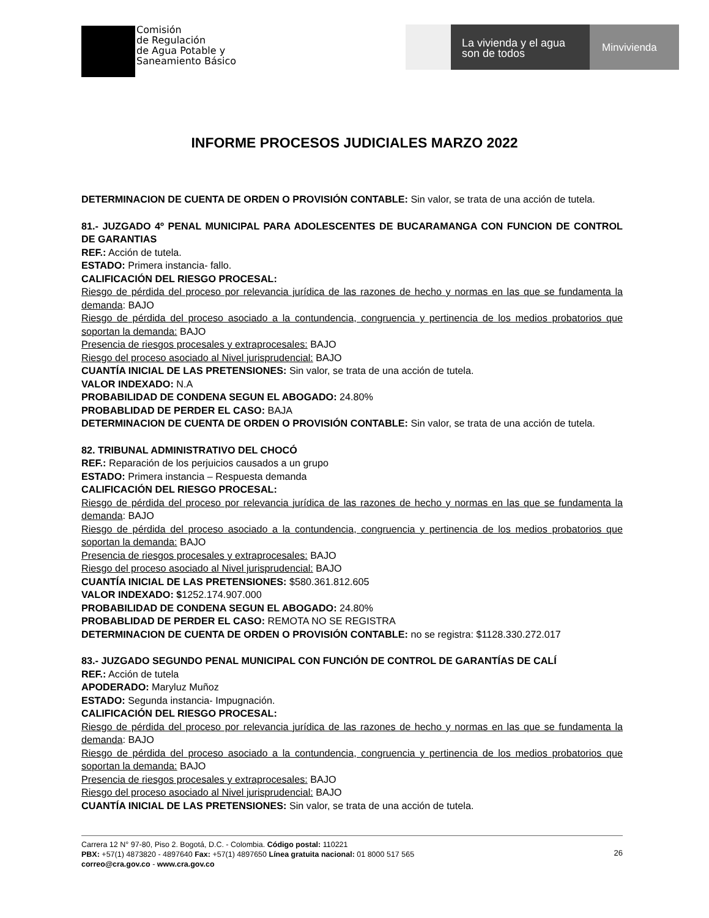Comisión
de Regulación
de Agua Potable y
Saneamiento Básico
La vivienda y el agua
son de todos
Minvivienda
INFORME PROCESOS JUDICIALES MARZO 2022
DETERMINACION DE CUENTA DE ORDEN O PROVISIÓN CONTABLE: Sin valor, se trata de una acción de tutela.
81.- JUZGADO 4º PENAL MUNICIPAL PARA ADOLESCENTES DE BUCARAMANGA CON FUNCION DE CONTROL DE GARANTIAS
REF.: Acción de tutela.
ESTADO: Primera instancia- fallo.
CALIFICACIÓN DEL RIESGO PROCESAL:
Riesgo de pérdida del proceso por relevancia jurídica de las razones de hecho y normas en las que se fundamenta la demanda: BAJO
Riesgo de pérdida del proceso asociado a la contundencia, congruencia y pertinencia de los medios probatorios que soportan la demanda: BAJO
Presencia de riesgos procesales y extraprocesales: BAJO
Riesgo del proceso asociado al Nivel jurisprudencial: BAJO
CUANTÍA INICIAL DE LAS PRETENSIONES: Sin valor, se trata de una acción de tutela.
VALOR INDEXADO: N.A
PROBABILIDAD DE CONDENA SEGUN EL ABOGADO: 24.80%
PROBABLIDAD DE PERDER EL CASO: BAJA
DETERMINACION DE CUENTA DE ORDEN O PROVISIÓN CONTABLE: Sin valor, se trata de una acción de tutela.
82. TRIBUNAL ADMINISTRATIVO DEL CHOCÓ
REF.: Reparación de los perjuicios causados a un grupo
ESTADO: Primera instancia – Respuesta demanda
CALIFICACIÓN DEL RIESGO PROCESAL:
Riesgo de pérdida del proceso por relevancia jurídica de las razones de hecho y normas en las que se fundamenta la demanda: BAJO
Riesgo de pérdida del proceso asociado a la contundencia, congruencia y pertinencia de los medios probatorios que soportan la demanda: BAJO
Presencia de riesgos procesales y extraprocesales: BAJO
Riesgo del proceso asociado al Nivel jurisprudencial: BAJO
CUANTÍA INICIAL DE LAS PRETENSIONES: $580.361.812.605
VALOR INDEXADO: $1252.174.907.000
PROBABILIDAD DE CONDENA SEGUN EL ABOGADO: 24.80%
PROBABLIDAD DE PERDER EL CASO: REMOTA NO SE REGISTRA
DETERMINACION DE CUENTA DE ORDEN O PROVISIÓN CONTABLE: no se registra: $1128.330.272.017
83.- JUZGADO SEGUNDO PENAL MUNICIPAL CON FUNCIÓN DE CONTROL DE GARANTÍAS DE CALÍ
REF.: Acción de tutela
APODERADO: Maryluz Muñoz
ESTADO: Segunda instancia- Impugnación.
CALIFICACIÓN DEL RIESGO PROCESAL:
Riesgo de pérdida del proceso por relevancia jurídica de las razones de hecho y normas en las que se fundamenta la demanda: BAJO
Riesgo de pérdida del proceso asociado a la contundencia, congruencia y pertinencia de los medios probatorios que soportan la demanda: BAJO
Presencia de riesgos procesales y extraprocesales: BAJO
Riesgo del proceso asociado al Nivel jurisprudencial: BAJO
CUANTÍA INICIAL DE LAS PRETENSIONES: Sin valor, se trata de una acción de tutela.
Carrera 12 N° 97-80, Piso 2. Bogotá, D.C. - Colombia. Código postal: 110221
PBX: +57(1) 4873820 - 4897640 Fax: +57(1) 4897650 Línea gratuita nacional: 01 8000 517 565
correo@cra.gov.co - www.cra.gov.co
26